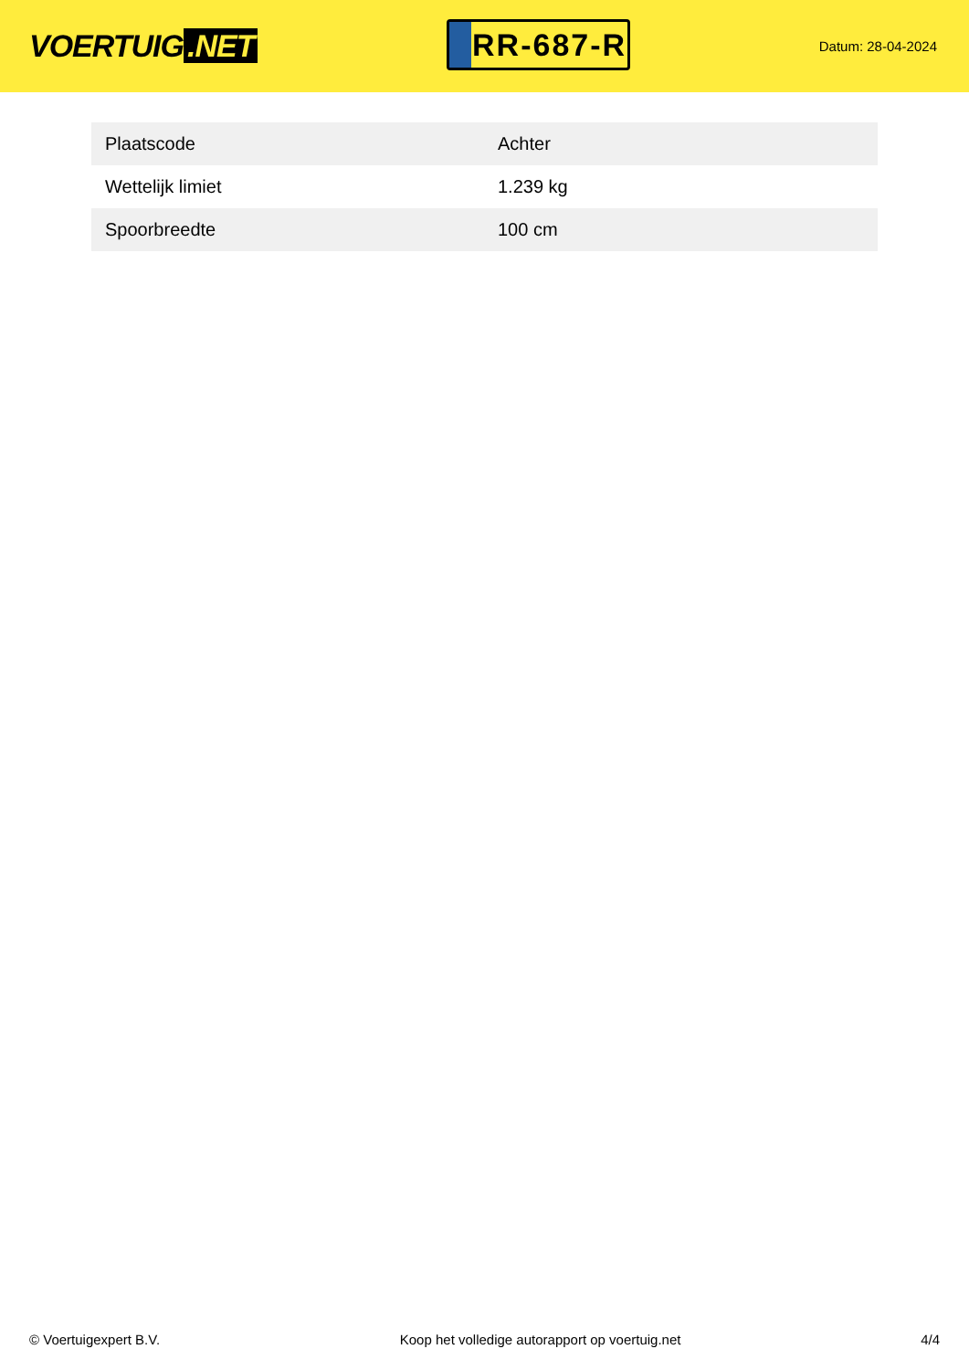VOERTUIG.NET
RR-687-R
Datum: 28-04-2024
| Plaatscode | Achter |
| Wettelijk limiet | 1.239 kg |
| Spoorbreedte | 100 cm |
© Voertuigexpert B.V. Koop het volledige autorapport op voertuig.net 4/4